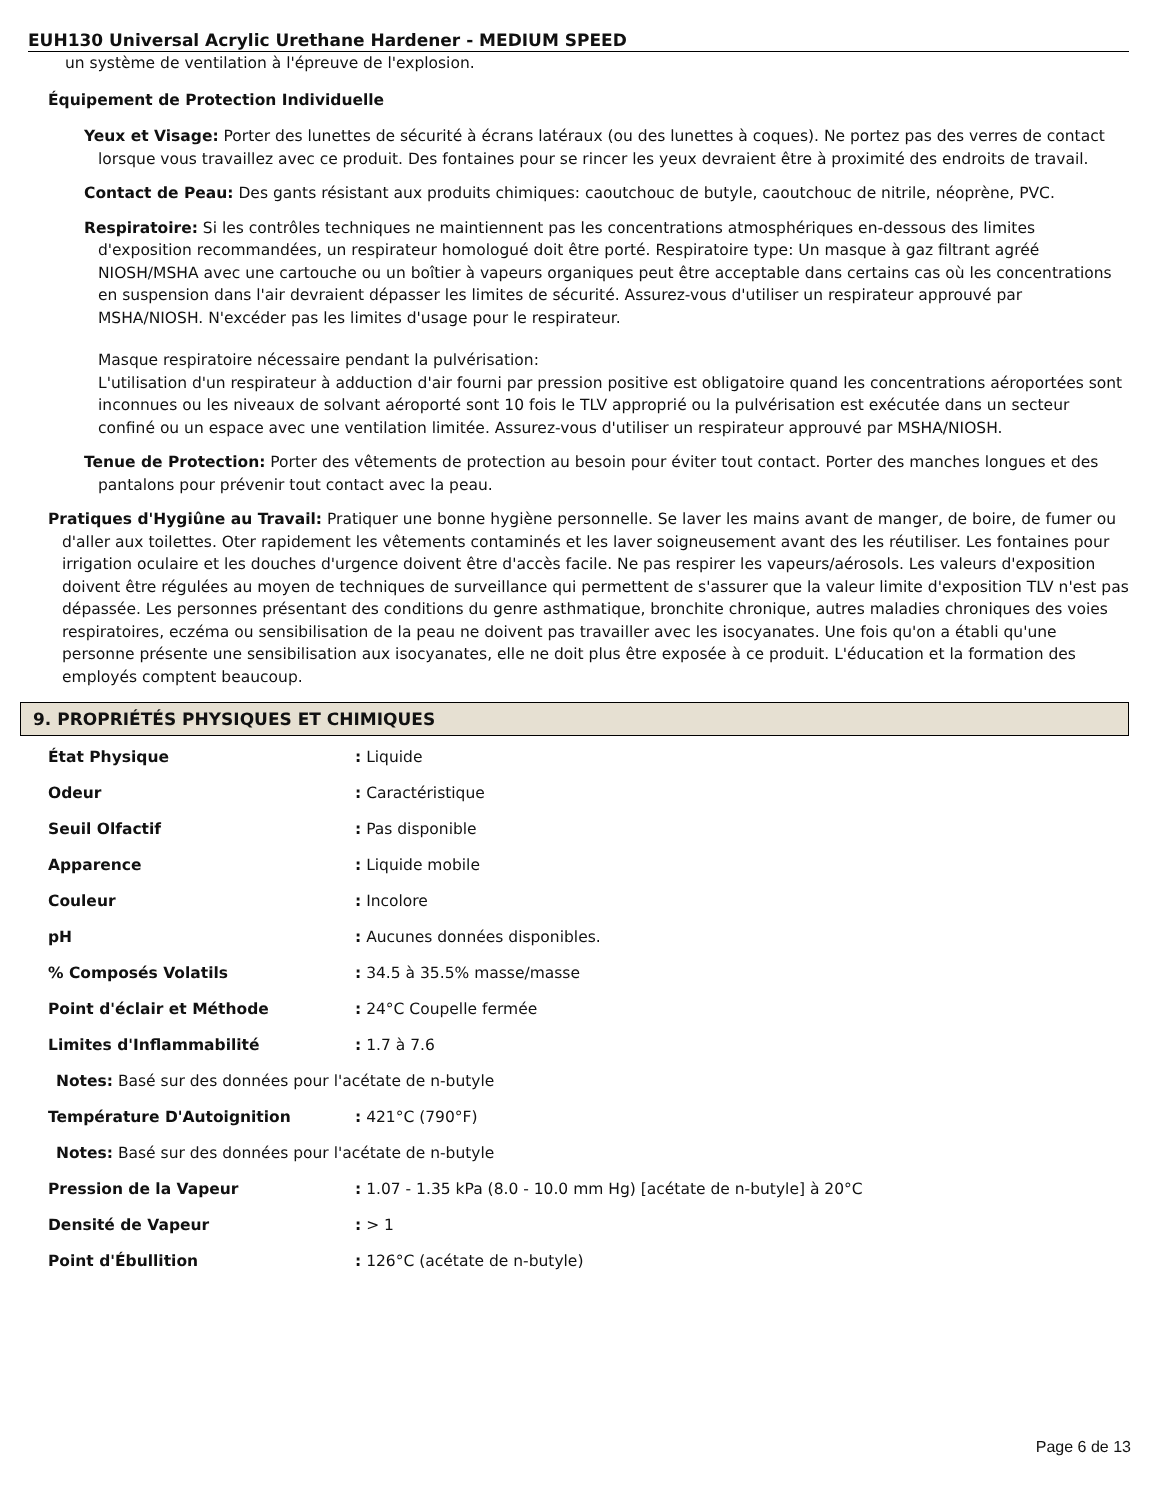EUH130 Universal Acrylic Urethane Hardener - MEDIUM SPEED
un système de ventilation à l'épreuve de l'explosion.
Équipement de Protection Individuelle
Yeux et Visage: Porter des lunettes de sécurité à écrans latéraux (ou des lunettes à coques). Ne portez pas des verres de contact lorsque vous travaillez avec ce produit. Des fontaines pour se rincer les yeux devraient être à proximité des endroits de travail.
Contact de Peau: Des gants résistant aux produits chimiques: caoutchouc de butyle, caoutchouc de nitrile, néoprène, PVC.
Respiratoire: Si les contrôles techniques ne maintiennent pas les concentrations atmosphériques en-dessous des limites d'exposition recommandées, un respirateur homologué doit être porté. Respiratoire type: Un masque à gaz filtrant agréé NIOSH/MSHA avec une cartouche ou un boîtier à vapeurs organiques peut être acceptable dans certains cas où les concentrations en suspension dans l'air devraient dépasser les limites de sécurité. Assurez-vous d'utiliser un respirateur approuvé par MSHA/NIOSH. N'excéder pas les limites d'usage pour le respirateur.
Masque respiratoire nécessaire pendant la pulvérisation:
L'utilisation d'un respirateur à adduction d'air fourni par pression positive est obligatoire quand les concentrations aéroportées sont inconnues ou les niveaux de solvant aéroporté sont 10 fois le TLV approprié ou la pulvérisation est exécutée dans un secteur confiné ou un espace avec une ventilation limitée. Assurez-vous d'utiliser un respirateur approuvé par MSHA/NIOSH.
Tenue de Protection: Porter des vêtements de protection au besoin pour éviter tout contact. Porter des manches longues et des pantalons pour prévenir tout contact avec la peau.
Pratiques d'Hygiûne au Travail: Pratiquer une bonne hygiène personnelle. Se laver les mains avant de manger, de boire, de fumer ou d'aller aux toilettes. Oter rapidement les vêtements contaminés et les laver soigneusement avant des les réutiliser. Les fontaines pour irrigation oculaire et les douches d'urgence doivent être d'accès facile. Ne pas respirer les vapeurs/aérosols. Les valeurs d'exposition doivent être régulées au moyen de techniques de surveillance qui permettent de s'assurer que la valeur limite d'exposition TLV n'est pas dépassée. Les personnes présentant des conditions du genre asthmatique, bronchite chronique, autres maladies chroniques des voies respiratoires, eczéma ou sensibilisation de la peau ne doivent pas travailler avec les isocyanates. Une fois qu'on a établi qu'une personne présente une sensibilisation aux isocyanates, elle ne doit plus être exposée à ce produit. L'éducation et la formation des employés comptent beaucoup.
9. PROPRIÉTÉS PHYSIQUES ET CHIMIQUES
| État Physique | : Liquide |
| Odeur | : Caractéristique |
| Seuil Olfactif | : Pas disponible |
| Apparence | : Liquide mobile |
| Couleur | : Incolore |
| pH | : Aucunes données disponibles. |
| % Composés Volatils | : 34.5 à 35.5% masse/masse |
| Point d'éclair et Méthode | : 24°C Coupelle fermée |
| Limites d'Inflammabilité | : 1.7 à 7.6 |
| Notes: Basé sur des données pour l'acétate de n-butyle | |
| Température D'Autoignition | : 421°C (790°F) |
| Notes: Basé sur des données pour l'acétate de n-butyle | |
| Pression de la Vapeur | : 1.07 - 1.35 kPa (8.0 - 10.0 mm Hg) [acétate de n-butyle] à 20°C |
| Densité de Vapeur | : > 1 |
| Point d'Ébullition | : 126°C (acétate de n-butyle) |
Page 6 de 13